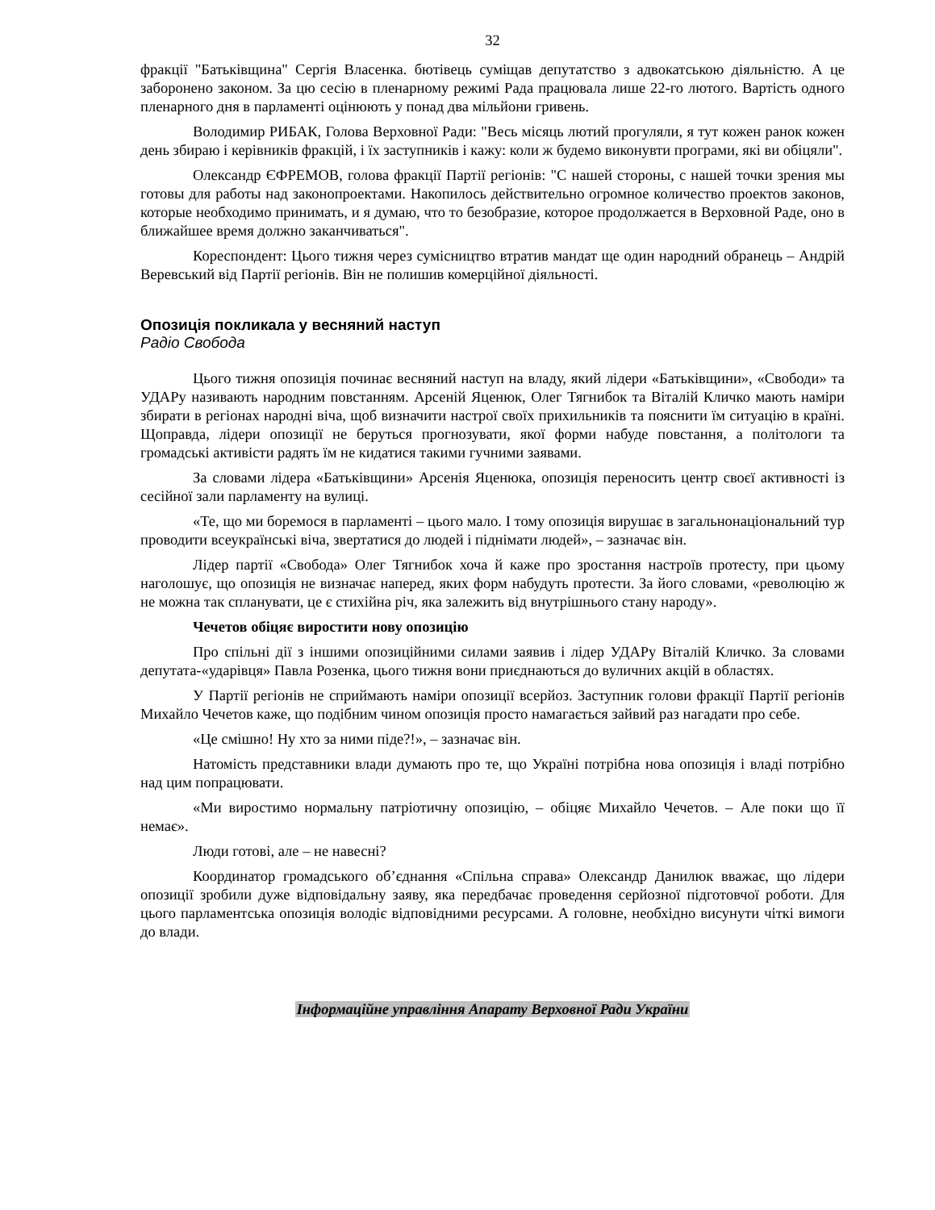32
фракції "Батьківщина" Сергія Власенка. бютівець суміщав депутатство з адвокатською діяльністю. А це заборонено законом. За цю сесію в пленарному режимі Рада працювала лише 22-го лютого. Вартість одного пленарного дня в парламенті оцінюють у понад два мільйони гривень.
Володимир РИБАК, Голова Верховної Ради: "Весь місяць лютий прогуляли, я тут кожен ранок кожен день збираю і керівників фракцій, і їх заступників і кажу: коли ж будемо виконувти програми, які ви обіцяли".
Олександр ЄФРЕМОВ, голова фракції Партії регіонів: "С нашей стороны, с нашей точки зрения мы готовы для работы над законопроектами. Накопилось действительно огромное количество проектов законов, которые необходимо принимать, и я думаю, что то безобразие, которое продолжается в Верховной Раде, оно в ближайшее время должно заканчиваться".
Кореспондент: Цього тижня через сумісництво втратив мандат ще один народний обранець – Андрій Веревський від Партії регіонів. Він не полишив комерційної діяльності.
Опозиція покликала у весняний наступ
Радіо Свобода
Цього тижня опозиція починає весняний наступ на владу, який лідери «Батьківщини», «Свободи» та УДАРу називають народним повстанням. Арсеній Яценюк, Олег Тягнибок та Віталій Кличко мають наміри збирати в регіонах народні віча, щоб визначити настрої своїх прихильників та пояснити їм ситуацію в країні. Щоправда, лідери опозиції не беруться прогнозувати, якої форми набуде повстання, а політологи та громадські активісти радять їм не кидатися такими гучними заявами.
За словами лідера «Батьківщини» Арсенія Яценюка, опозиція переносить центр своєї активності із сесійної зали парламенту на вулиці.
«Те, що ми боремося в парламенті – цього мало. І тому опозиція вирушає в загальнонаціональний тур проводити всеукраїнські віча, звертатися до людей і піднімати людей», – зазначає він.
Лідер партії «Свобода» Олег Тягнибок хоча й каже про зростання настроїв протесту, при цьому наголошує, що опозиція не визначає наперед, яких форм набудуть протести. За його словами, «революцію ж не можна так спланувати, це є стихійна річ, яка залежить від внутрішнього стану народу».
Чечетов обіцяє виростити нову опозицію
Про спільні дії з іншими опозиційними силами заявив і лідер УДАРу Віталій Кличко. За словами депутата-«ударівця» Павла Розенка, цього тижня вони приєднаються до вуличних акцій в областях.
У Партії регіонів не сприймають наміри опозиції всерйоз. Заступник голови фракції Партії регіонів Михайло Чечетов каже, що подібним чином опозиція просто намагається зайвий раз нагадати про себе.
«Це смішно! Ну хто за ними піде?!», – зазначає він.
Натомість представники влади думають про те, що Україні потрібна нова опозиція і владі потрібно над цим попрацювати.
«Ми виростимо нормальну патріотичну опозицію, – обіцяє Михайло Чечетов. – Але поки що її немає».
Люди готові, але – не навесні?
Координатор громадського об’єднання «Спільна справа» Олександр Данилюк вважає, що лідери опозиції зробили дуже відповідальну заяву, яка передбачає проведення серйозної підготовчої роботи. Для цього парламентська опозиція володіє відповідними ресурсами. А головне, необхідно висунути чіткі вимоги до влади.
Інформаційне управління Апарату Верховної Ради України